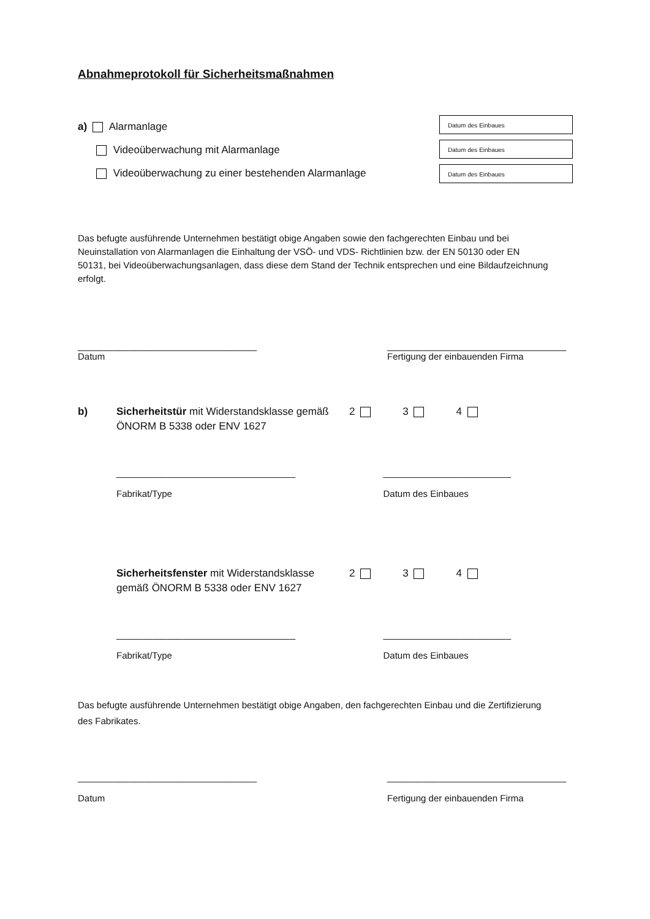Abnahmeprotokoll für Sicherheitsmaßnahmen
a) Alarmanlage
Videoüberwachung mit Alarmanlage
Videoüberwachung zu einer bestehenden Alarmanlage
Datum des Einbaues
Datum des Einbaues
Datum des Einbaues
Das befugte ausführende Unternehmen bestätigt obige Angaben sowie den fachgerechten Einbau und bei Neuinstallation von Alarmanlagen die Einhaltung der VSÖ- und VDS- Richtlinien bzw. der EN 50130 oder EN 50131, bei Videoüberwachungsanlagen, dass diese dem Stand der Technik entsprechen und eine Bildaufzeichnung erfolgt.
___________________________________
Datum
___________________________________
Fertigung der einbauenden Firma
b) Sicherheitstür mit Widerstandsklasse gemäß ÖNORM B 5338 oder ENV 1627
2 3 4
___________________________________
Fabrikat/Type
_________________________
Datum des Einbaues
Sicherheitsfenster mit Widerstandsklasse gemäß ÖNORM B 5338 oder ENV 1627
2 3 4
___________________________________
Fabrikat/Type
_________________________
Datum des Einbaues
Das befugte ausführende Unternehmen bestätigt obige Angaben, den fachgerechten Einbau und die Zertifizierung des Fabrikates.
___________________________________
Datum
___________________________________
Fertigung der einbauenden Firma